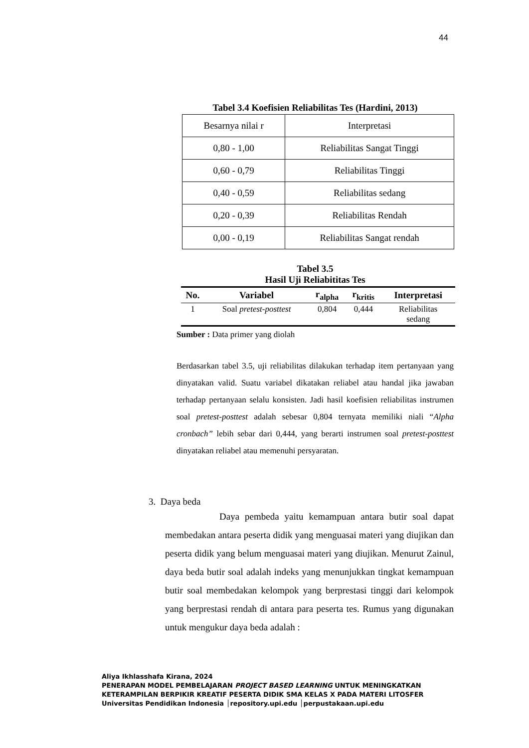44
Tabel 3.4 Koefisien Reliabilitas Tes (Hardini, 2013)
| Besarnya nilai r | Interpretasi |
| 0,80 - 1,00 | Reliabilitas Sangat Tinggi |
| 0,60 - 0,79 | Reliabilitas Tinggi |
| 0,40 - 0,59 | Reliabilitas sedang |
| 0,20 - 0,39 | Reliabilitas Rendah |
| 0,00 - 0,19 | Reliabilitas Sangat rendah |
Tabel 3.5
Hasil Uji Reliabititas Tes
| No. | Variabel | r<sub>alpha</sub> | r<sub>kritis</sub> | Interpretasi |
| --- | --- | --- | --- | --- |
| 1 | Soal pretest-posttest | 0,804 | 0,444 | Reliabilitas sedang |
Sumber : Data primer yang diolah
Berdasarkan tabel 3.5, uji reliabilitas dilakukan terhadap item pertanyaan yang dinyatakan valid. Suatu variabel dikatakan reliabel atau handal jika jawaban terhadap pertanyaan selalu konsisten. Jadi hasil koefisien reliabilitas instrumen soal pretest-posttest adalah sebesar 0,804 ternyata memiliki niali “Alpha cronbach” lebih sebar dari 0,444, yang berarti instrumen soal pretest-posttest dinyatakan reliabel atau memenuhi persyaratan.
3. Daya beda
Daya pembeda yaitu kemampuan antara butir soal dapat membedakan antara peserta didik yang menguasai materi yang diujikan dan peserta didik yang belum menguasai materi yang diujikan. Menurut Zainul, daya beda butir soal adalah indeks yang menunjukkan tingkat kemampuan butir soal membedakan kelompok yang berprestasi tinggi dari kelompok yang berprestasi rendah di antara para peserta tes. Rumus yang digunakan untuk mengukur daya beda adalah :
Aliya Ikhlasshafa Kirana, 2024
PENERAPAN MODEL PEMBELAJARAN PROJECT BASED LEARNING UNTUK MENINGKATKAN
KETERAMPILAN BERPIKIR KREATIF PESERTA DIDIK SMA KELAS X PADA MATERI LITOSFER
Universitas Pendidikan Indonesia │repository.upi.edu │perpustakaan.upi.edu